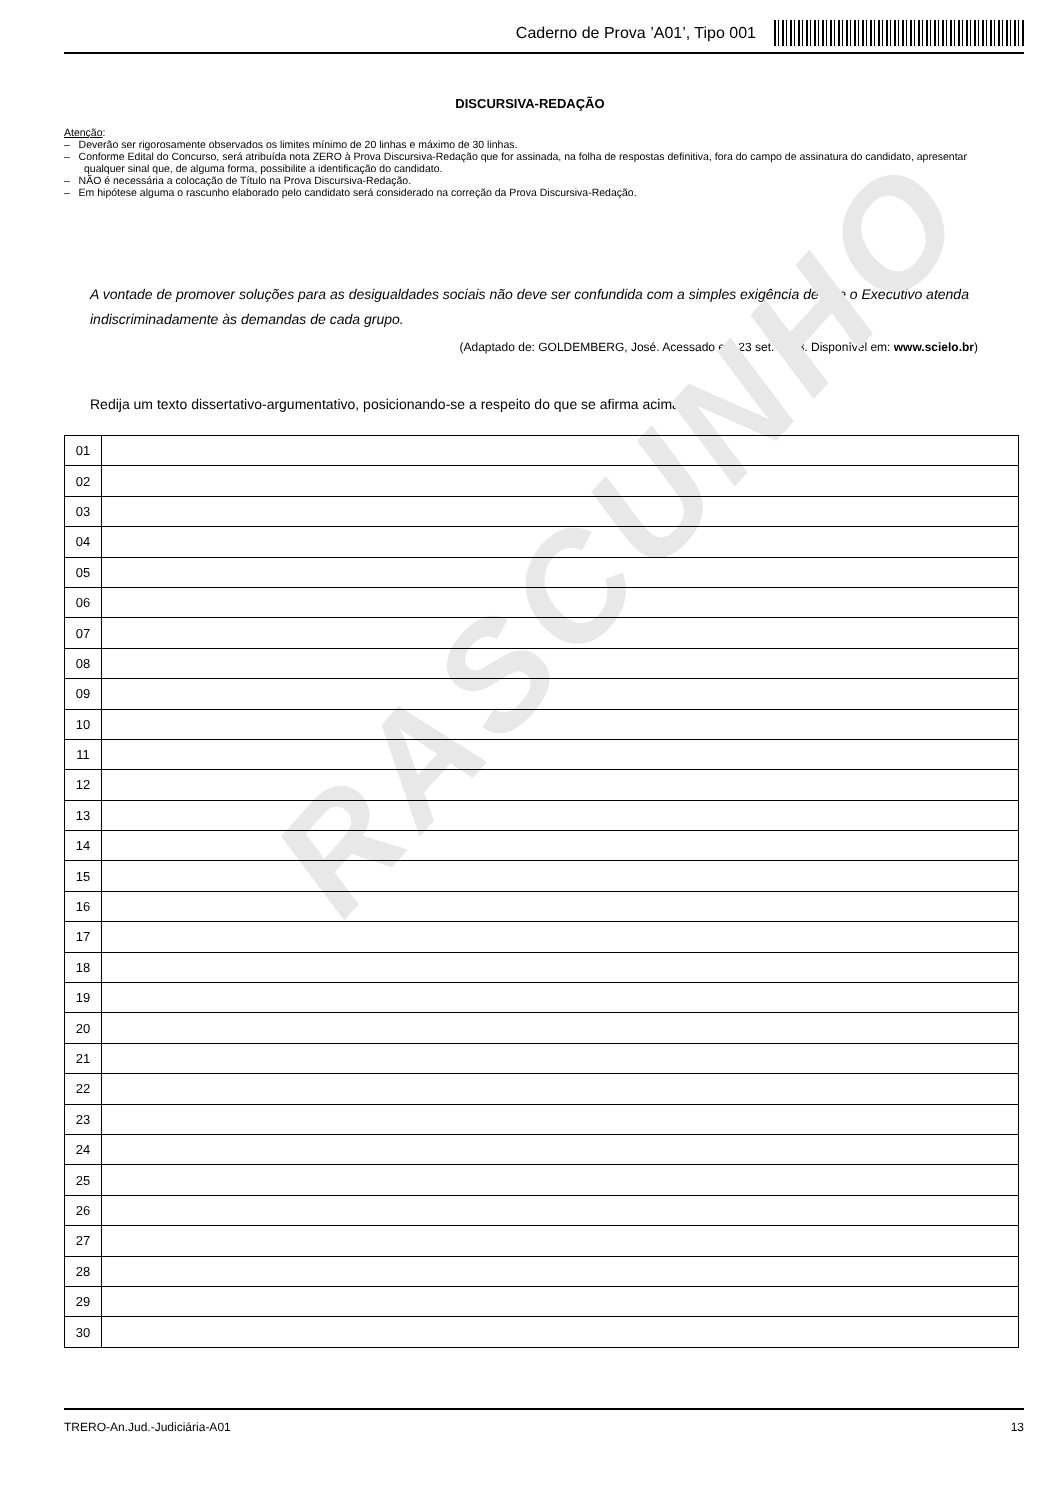Caderno de Prova ’A01’, Tipo 001
DISCURSIVA-REDAÇÃO
Atenção:
– Deverão ser rigorosamente observados os limites mínimo de 20 linhas e máximo de 30 linhas.
– Conforme Edital do Concurso, será atribuída nota ZERO à Prova Discursiva-Redação que for assinada, na folha de respostas definitiva, fora do campo de assinatura do candidato, apresentar qualquer sinal que, de alguma forma, possibilite a identificação do candidato.
– NÃO é necessária a colocação de Título na Prova Discursiva-Redação.
– Em hipótese alguma o rascunho elaborado pelo candidato será considerado na correção da Prova Discursiva-Redação.
A vontade de promover soluções para as desigualdades sociais não deve ser confundida com a simples exigência de que o Executivo atenda indiscriminadamente às demandas de cada grupo.
(Adaptado de: GOLDEMBERG, José. Acessado em 23 set. 2013. Disponível em: www.scielo.br)
Redija um texto dissertativo-argumentativo, posicionando-se a respeito do que se afirma acima.
RASCUNHO
| 01 | |
| 02 | |
| 03 | |
| 04 | |
| 05 | |
| 06 | |
| 07 | |
| 08 | |
| 09 | |
| 10 | |
| 11 | |
| 12 | |
| 13 | |
| 14 | |
| 15 | |
| 16 | |
| 17 | |
| 18 | |
| 19 | |
| 20 | |
| 21 | |
| 22 | |
| 23 | |
| 24 | |
| 25 | |
| 26 | |
| 27 | |
| 28 | |
| 29 | |
| 30 | |
TRERO-An.Jud.-Judiciária-A01 13